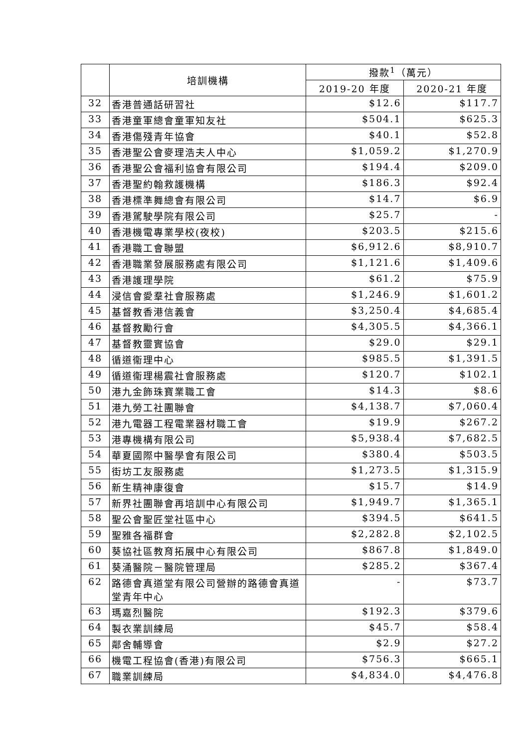| | 培訓機構 | 撥款<sup>1</sup>（萬元） | |
| --- | --- | --- | --- |
| | | 2019-20 年度 | 2020-21 年度 |
| 32 | 香港普通話研習社 | $12.6 | $117.7 |
| 33 | 香港童軍總會童軍知友社 | $504.1 | $625.3 |
| 34 | 香港傷殘青年協會 | $40.1 | $52.8 |
| 35 | 香港聖公會麥理浩夫人中心 | $1,059.2 | $1,270.9 |
| 36 | 香港聖公會福利協會有限公司 | $194.4 | $209.0 |
| 37 | 香港聖約翰救護機構 | $186.3 | $92.4 |
| 38 | 香港標準舞總會有限公司 | $14.7 | $6.9 |
| 39 | 香港駕駛學院有限公司 | $25.7 | - |
| 40 | 香港機電專業學校(夜校) | $203.5 | $215.6 |
| 41 | 香港職工會聯盟 | $6,912.6 | $8,910.7 |
| 42 | 香港職業發展服務處有限公司 | $1,121.6 | $1,409.6 |
| 43 | 香港護理學院 | $61.2 | $75.9 |
| 44 | 浸信會愛羣社會服務處 | $1,246.9 | $1,601.2 |
| 45 | 基督教香港信義會 | $3,250.4 | $4,685.4 |
| 46 | 基督教勵行會 | $4,305.5 | $4,366.1 |
| 47 | 基督教靈實協會 | $29.0 | $29.1 |
| 48 | 循道衞理中心 | $985.5 | $1,391.5 |
| 49 | 循道衞理楊震社會服務處 | $120.7 | $102.1 |
| 50 | 港九金飾珠寶業職工會 | $14.3 | $8.6 |
| 51 | 港九勞工社團聯會 | $4,138.7 | $7,060.4 |
| 52 | 港九電器工程電業器材職工會 | $19.9 | $267.2 |
| 53 | 港專機構有限公司 | $5,938.4 | $7,682.5 |
| 54 | 華夏國際中醫學會有限公司 | $380.4 | $503.5 |
| 55 | 街坊工友服務處 | $1,273.5 | $1,315.9 |
| 56 | 新生精神康復會 | $15.7 | $14.9 |
| 57 | 新界社團聯會再培訓中心有限公司 | $1,949.7 | $1,365.1 |
| 58 | 聖公會聖匠堂社區中心 | $394.5 | $641.5 |
| 59 | 聖雅各福群會 | $2,282.8 | $2,102.5 |
| 60 | 葵協社區教育拓展中心有限公司 | $867.8 | $1,849.0 |
| 61 | 葵涌醫院－醫院管理局 | $285.2 | $367.4 |
| 62 | 路德會真道堂有限公司營辦的路德會真道堂青年中心 | - | $73.7 |
| 63 | 瑪嘉烈醫院 | $192.3 | $379.6 |
| 64 | 製衣業訓練局 | $45.7 | $58.4 |
| 65 | 鄰舍輔導會 | $2.9 | $27.2 |
| 66 | 機電工程協會(香港)有限公司 | $756.3 | $665.1 |
| 67 | 職業訓練局 | $4,834.0 | $4,476.8 |